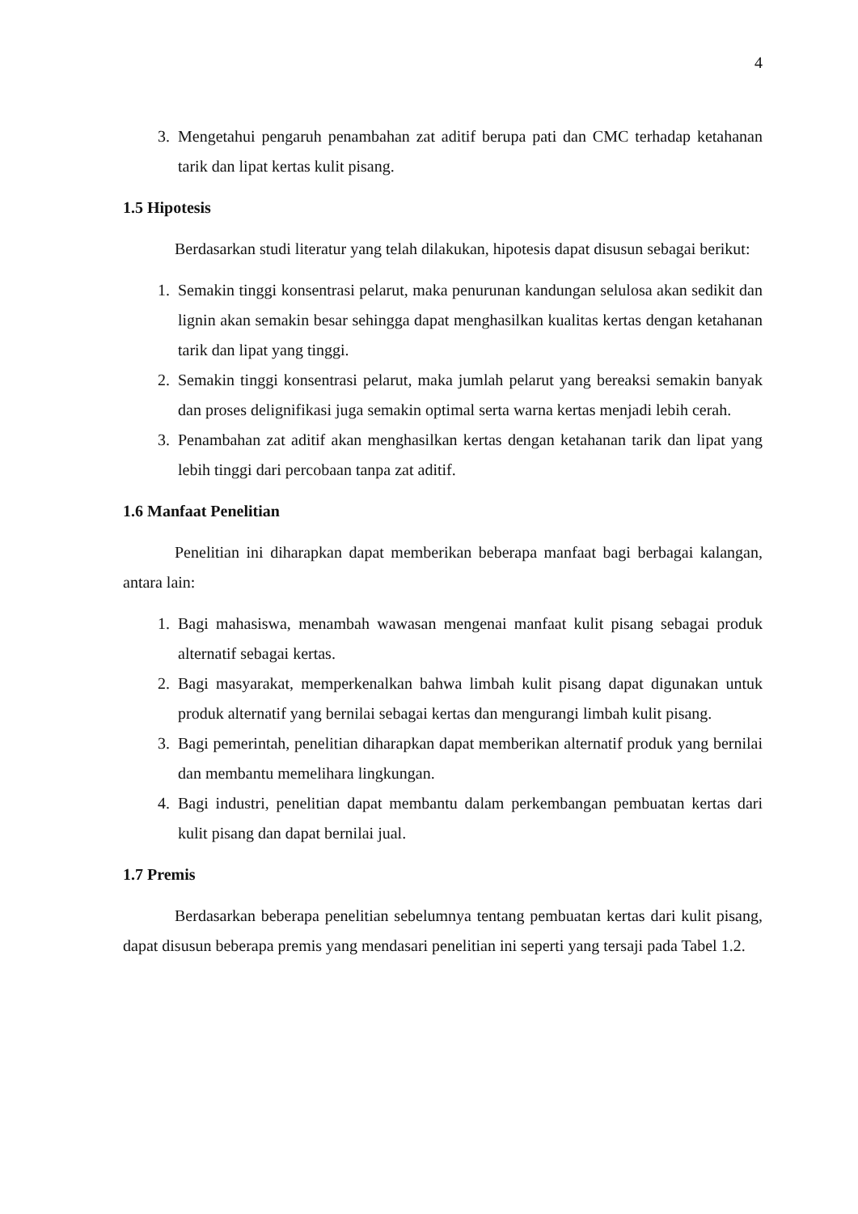4
3. Mengetahui pengaruh penambahan zat aditif berupa pati dan CMC terhadap ketahanan tarik dan lipat kertas kulit pisang.
1.5 Hipotesis
Berdasarkan studi literatur yang telah dilakukan, hipotesis dapat disusun sebagai berikut:
1. Semakin tinggi konsentrasi pelarut, maka penurunan kandungan selulosa akan sedikit dan lignin akan semakin besar sehingga dapat menghasilkan kualitas kertas dengan ketahanan tarik dan lipat yang tinggi.
2. Semakin tinggi konsentrasi pelarut, maka jumlah pelarut yang bereaksi semakin banyak dan proses delignifikasi juga semakin optimal serta warna kertas menjadi lebih cerah.
3. Penambahan zat aditif akan menghasilkan kertas dengan ketahanan tarik dan lipat yang lebih tinggi dari percobaan tanpa zat aditif.
1.6 Manfaat Penelitian
Penelitian ini diharapkan dapat memberikan beberapa manfaat bagi berbagai kalangan, antara lain:
1. Bagi mahasiswa, menambah wawasan mengenai manfaat kulit pisang sebagai produk alternatif sebagai kertas.
2. Bagi masyarakat, memperkenalkan bahwa limbah kulit pisang dapat digunakan untuk produk alternatif yang bernilai sebagai kertas dan mengurangi limbah kulit pisang.
3. Bagi pemerintah, penelitian diharapkan dapat memberikan alternatif produk yang bernilai dan membantu memelihara lingkungan.
4. Bagi industri, penelitian dapat membantu dalam perkembangan pembuatan kertas dari kulit pisang dan dapat bernilai jual.
1.7 Premis
Berdasarkan beberapa penelitian sebelumnya tentang pembuatan kertas dari kulit pisang, dapat disusun beberapa premis yang mendasari penelitian ini seperti yang tersaji pada Tabel 1.2.